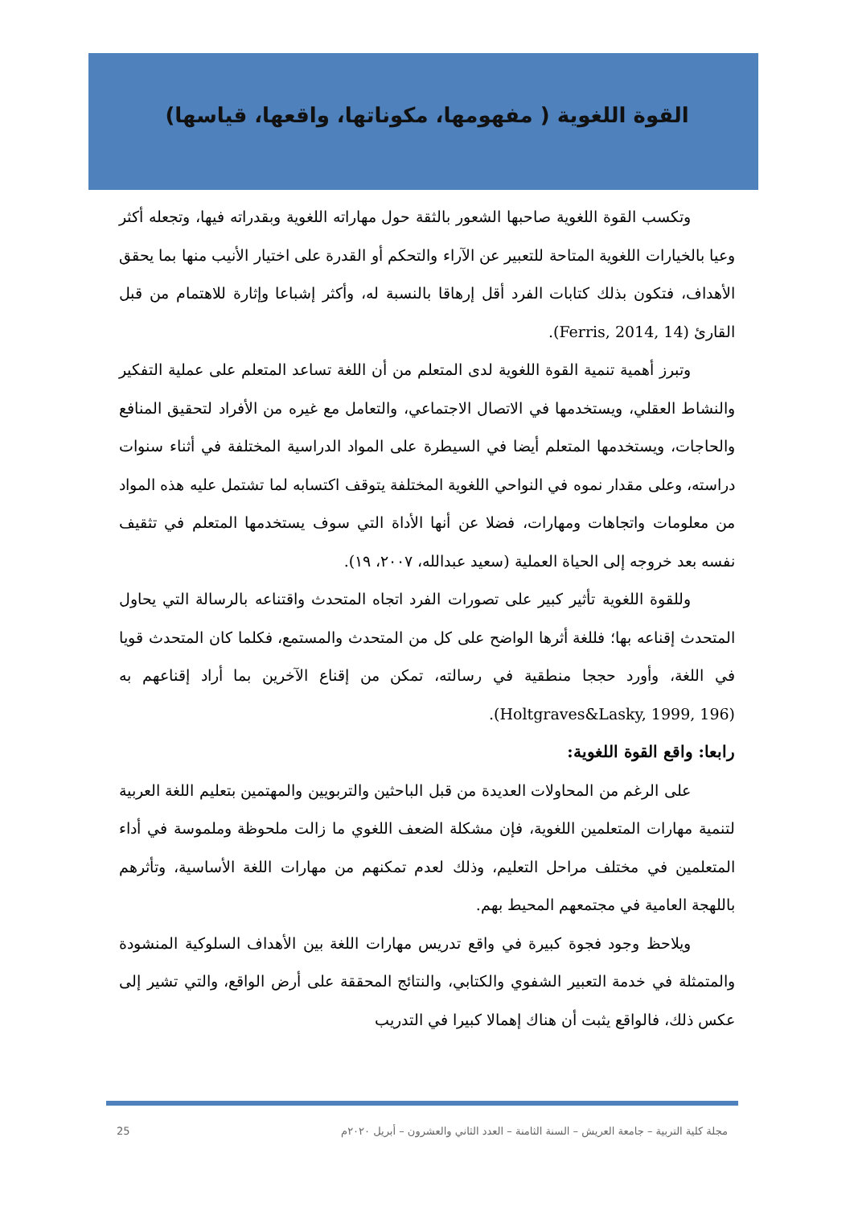القوة اللغوية ( مفهومها، مكوناتها، واقعها، قياسها)
وتكسب القوة اللغوية صاحبها الشعور بالثقة حول مهاراته اللغوية وبقدراته فيها، وتجعله أكثر وعيا بالخيارات اللغوية المتاحة للتعبير عن الآراء والتحكم أو القدرة على اختيار الأنيب منها بما يحقق الأهداف، فتكون بذلك كتابات الفرد أقل إرهاقا بالنسبة له، وأكثر إشباعا وإثارة للاهتمام من قبل القارئ (Ferris, 2014, 14).
وتبرز أهمية تنمية القوة اللغوية لدى المتعلم من أن اللغة تساعد المتعلم على عملية التفكير والنشاط العقلي، ويستخدمها في الاتصال الاجتماعي، والتعامل مع غيره من الأفراد لتحقيق المنافع والحاجات، ويستخدمها المتعلم أيضا في السيطرة على المواد الدراسية المختلفة في أثناء سنوات دراسته، وعلى مقدار نموه في النواحي اللغوية المختلفة يتوقف اكتسابه لما تشتمل عليه هذه المواد من معلومات واتجاهات ومهارات، فضلا عن أنها الأداة التي سوف يستخدمها المتعلم في تثقيف نفسه بعد خروجه إلى الحياة العملية (سعيد عبدالله، ٢٠٠٧، ١٩).
وللقوة اللغوية تأثير كبير على تصورات الفرد اتجاه المتحدث واقتناعه بالرسالة التي يحاول المتحدث إقناعه بها؛ فللغة أثرها الواضح على كل من المتحدث والمستمع، فكلما كان المتحدث قويا في اللغة، وأورد حججا منطقية في رسالته، تمكن من إقناع الآخرين بما أراد إقناعهم به (Holtgraves&Lasky, 1999, 196).
رابعا: واقع القوة اللغوية:
على الرغم من المحاولات العديدة من قبل الباحثين والتربويين والمهتمين بتعليم اللغة العربية لتنمية مهارات المتعلمين اللغوية، فإن مشكلة الضعف اللغوي ما زالت ملحوظة وملموسة في أداء المتعلمين في مختلف مراحل التعليم، وذلك لعدم تمكنهم من مهارات اللغة الأساسية، وتأثرهم باللهجة العامية في مجتمعهم المحيط بهم.
ويلاحظ وجود فجوة كبيرة في واقع تدريس مهارات اللغة بين الأهداف السلوكية المنشودة والمتمثلة في خدمة التعبير الشفوي والكتابي، والنتائج المحققة على أرض الواقع، والتي تشير إلى عكس ذلك، فالواقع يثبت أن هناك إهمالا كبيرا في التدريب
25 مجلة كلية التربية – جامعة العريش – السنة الثامنة – العدد الثاني والعشرون – أبريل ٢٠٢٠م